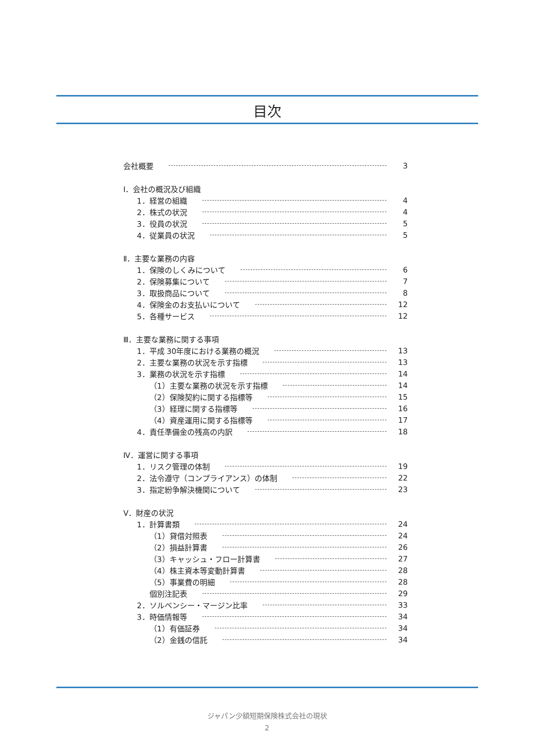目次
会社概要 3
Ⅰ．会社の概況及び組織
1．経営の組織 4
2．株式の状況 4
3．役員の状況 5
4．従業員の状況 5
Ⅱ．主要な業務の内容
1．保険のしくみについて 6
2．保険募集について 7
3．取扱商品について 8
4．保険金のお支払いについて 12
5．各種サービス 12
Ⅲ．主要な業務に関する事項
1．平成 30年度における業務の概況 13
2．主要な業務の状況を示す指標 13
3．業務の状況を示す指標 14
（1）主要な業務の状況を示す指標 14
（2）保険契約に関する指標等 15
（3）経理に関する指標等 16
（4）資産運用に関する指標等 17
4．責任準備金の残高の内訳 18
Ⅳ．運営に関する事項
1．リスク管理の体制 19
2．法令遵守（コンプライアンス）の体制 22
3．指定紛争解決機関について 23
Ⅴ．財産の状況
1．計算書類 24
（1）貸借対照表 24
（2）損益計算書 26
（3）キャッシュ・フロー計算書 27
（4）株主資本等変動計算書 28
（5）事業費の明細 28
個別注記表 29
2．ソルベンシー・マージン比率 33
3．時価情報等 34
（1）有価証券 34
（2）金銭の信託 34
ジャパン少額短期保険株式会社の現状
2